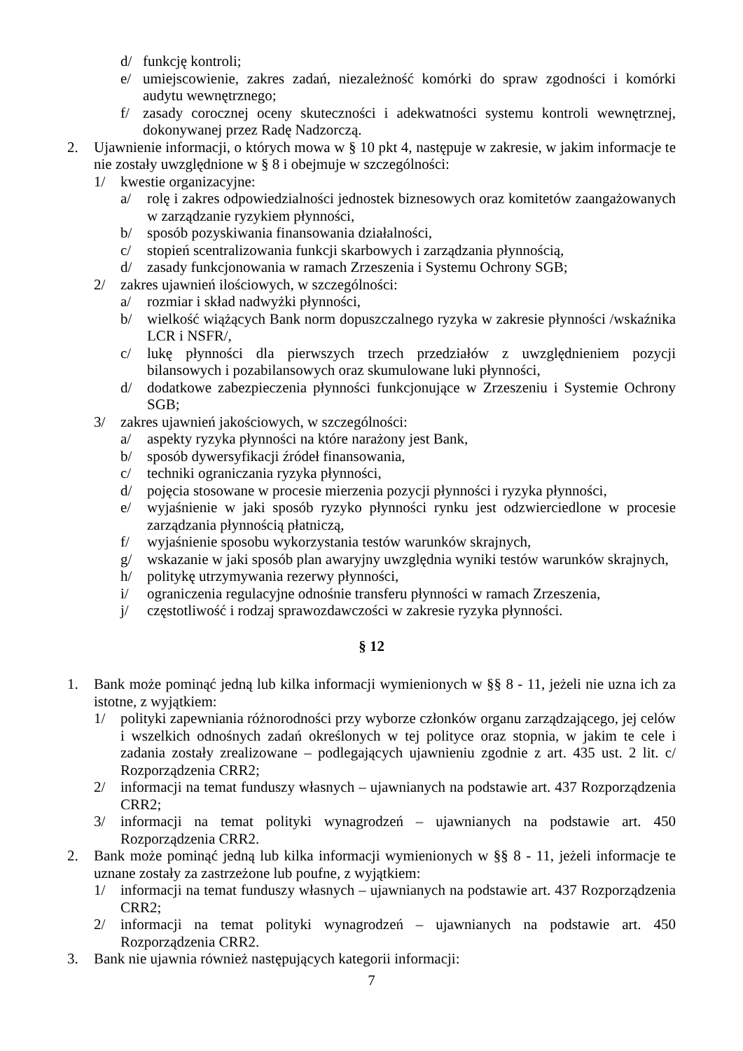d/ funkcję kontroli;
e/ umiejscowienie, zakres zadań, niezależność komórki do spraw zgodności i komórki audytu wewnętrznego;
f/ zasady corocznej oceny skuteczności i adekwatności systemu kontroli wewnętrznej, dokonywanej przez Radę Nadzorczą.
2. Ujawnienie informacji, o których mowa w § 10 pkt 4, następuje w zakresie, w jakim informacje te nie zostały uwzględnione w § 8 i obejmuje w szczególności:
1/ kwestie organizacyjne:
a/ rolę i zakres odpowiedzialności jednostek biznesowych oraz komitetów zaangażowanych w zarządzanie ryzykiem płynności,
b/ sposób pozyskiwania finansowania działalności,
c/ stopień scentralizowania funkcji skarbowych i zarządzania płynnością,
d/ zasady funkcjonowania w ramach Zrzeszenia i Systemu Ochrony SGB;
2/ zakres ujawnień ilościowych, w szczególności:
a/ rozmiar i skład nadwyżki płynności,
b/ wielkość wiążących Bank norm dopuszczalnego ryzyka w zakresie płynności /wskaźnika LCR i NSFR/,
c/ lukę płynności dla pierwszych trzech przedziałów z uwzględnieniem pozycji bilansowych i pozabilansowych oraz skumulowane luki płynności,
d/ dodatkowe zabezpieczenia płynności funkcjonujące w Zrzeszeniu i Systemie Ochrony SGB;
3/ zakres ujawnień jakościowych, w szczególności:
a/ aspekty ryzyka płynności na które narażony jest Bank,
b/ sposób dywersyfikacji źródeł finansowania,
c/ techniki ograniczania ryzyka płynności,
d/ pojęcia stosowane w procesie mierzenia pozycji płynności i ryzyka płynności,
e/ wyjaśnienie w jaki sposób ryzyko płynności rynku jest odzwierciedlone w procesie zarządzania płynnością płatniczą,
f/ wyjaśnienie sposobu wykorzystania testów warunków skrajnych,
g/ wskazanie w jaki sposób plan awaryjny uwzględnia wyniki testów warunków skrajnych,
h/ politykę utrzymywania rezerwy płynności,
i/ ograniczenia regulacyjne odnośnie transferu płynności w ramach Zrzeszenia,
j/ częstotliwość i rodzaj sprawozdawczości w zakresie ryzyka płynności.
§ 12
1. Bank może pominąć jedną lub kilka informacji wymienionych w §§ 8 - 11, jeżeli nie uzna ich za istotne, z wyjątkiem:
1/ polityki zapewniania różnorodności przy wyborze członków organu zarządzającego, jej celów i wszelkich odnośnych zadań określonych w tej polityce oraz stopnia, w jakim te cele i zadania zostały zrealizowane – podlegających ujawnieniu zgodnie z art. 435 ust. 2 lit. c/ Rozporządzenia CRR2;
2/ informacji na temat funduszy własnych – ujawnianych na podstawie art. 437 Rozporządzenia CRR2;
3/ informacji na temat polityki wynagrodzeń – ujawnianych na podstawie art. 450 Rozporządzenia CRR2.
2. Bank może pominąć jedną lub kilka informacji wymienionych w §§ 8 - 11, jeżeli informacje te uznane zostały za zastrzeżone lub poufne, z wyjątkiem:
1/ informacji na temat funduszy własnych – ujawnianych na podstawie art. 437 Rozporządzenia CRR2;
2/ informacji na temat polityki wynagrodzeń – ujawnianych na podstawie art. 450 Rozporządzenia CRR2.
3. Bank nie ujawnia również następujących kategorii informacji:
7